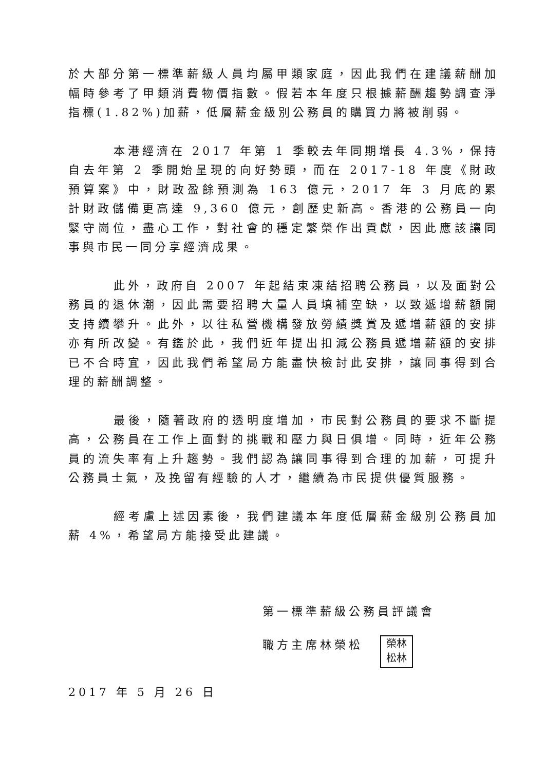於大部分第一標準薪級人員均屬甲類家庭，因此我們在建議薪酬加幅時參考了甲類消費物價指數。假若本年度只根據薪酬趨勢調查淨指標(1.82%)加薪，低層薪金級別公務員的購買力將被削弱。
本港經濟在 2017 年第 1 季較去年同期增長 4.3%，保持自去年第 2 季開始呈現的向好勢頭，而在 2017-18 年度《財政預算案》中，財政盈餘預測為 163 億元，2017 年 3 月底的累計財政儲備更高達 9,360 億元，創歷史新高。香港的公務員一向緊守崗位，盡心工作，對社會的穩定繁榮作出貢獻，因此應該讓同事與市民一同分享經濟成果。
此外，政府自 2007 年起結束凍結招聘公務員，以及面對公務員的退休潮，因此需要招聘大量人員填補空缺，以致遞增薪額開支持續攀升。此外，以往私營機構發放勞績獎賞及遞增薪額的安排亦有所改變。有鑑於此，我們近年提出扣減公務員遞增薪額的安排已不合時宜，因此我們希望局方能盡快檢討此安排，讓同事得到合理的薪酬調整。
最後，隨著政府的透明度增加，市民對公務員的要求不斷提高，公務員在工作上面對的挑戰和壓力與日俱增。同時，近年公務員的流失率有上升趨勢。我們認為讓同事得到合理的加薪，可提升公務員士氣，及挽留有經驗的人才，繼續為市民提供優質服務。
經考慮上述因素後，我們建議本年度低層薪金級別公務員加薪 4%，希望局方能接受此建議。
第一標準薪級公務員評議會
職方主席林榮松 榮林
松林
2017 年 5 月 26 日